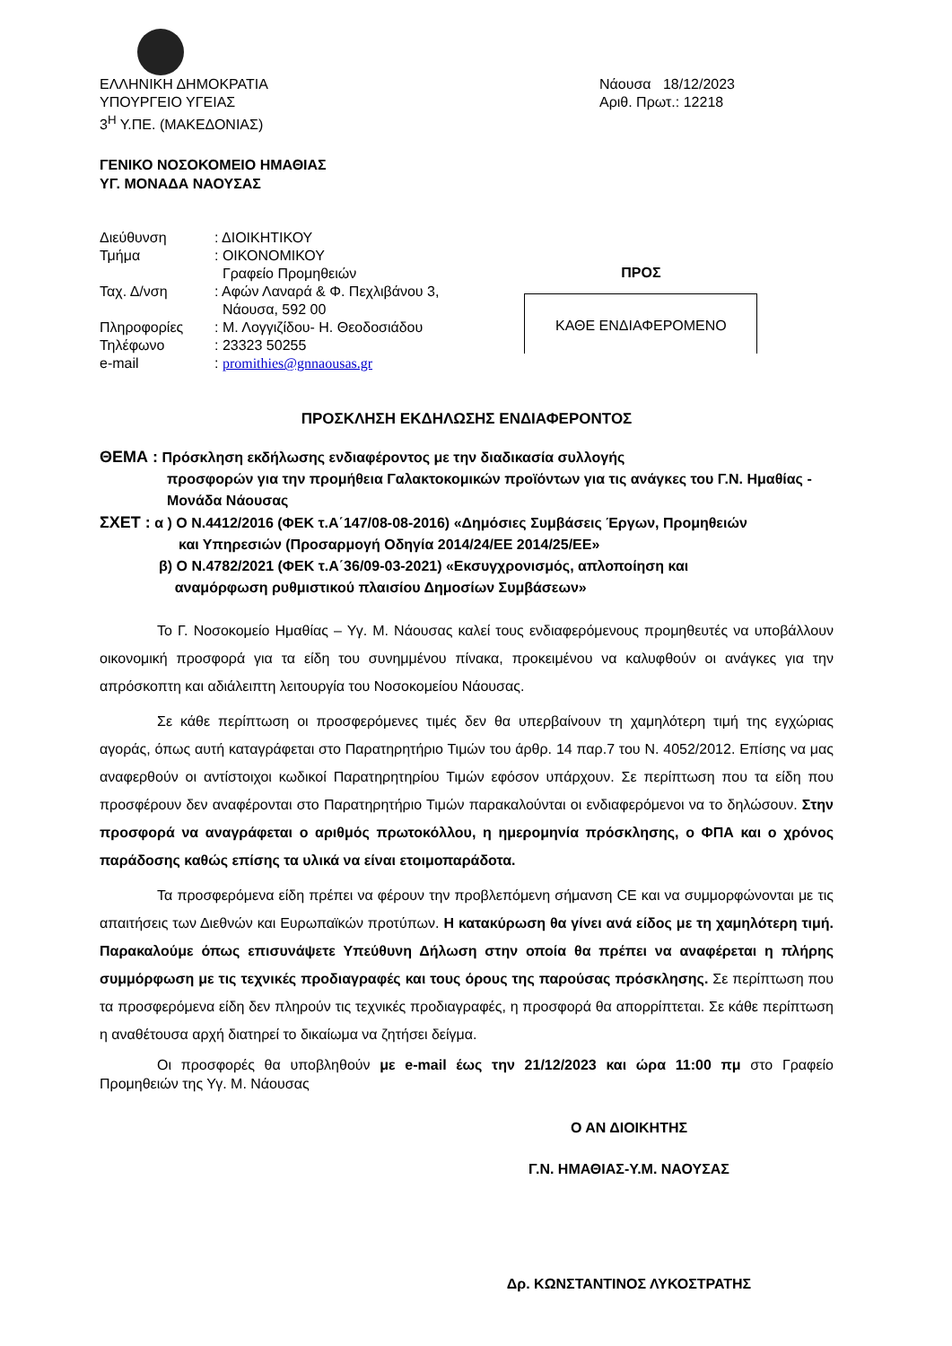ΕΛΛΗΝΙΚΗ ΔΗΜΟΚΡΑΤΙΑ
ΥΠΟΥΡΓΕΙΟ ΥΓΕΙΑΣ
3<sup>Η</sup> Υ.ΠΕ. (ΜΑΚΕΔΟΝΙΑΣ)
Νάουσα 18/12/2023
Αριθ. Πρωτ.: 12218
ΓΕΝΙΚΟ ΝΟΣΟΚΟΜΕΙΟ ΗΜΑΘΙΑΣ
ΥΓ. ΜΟΝΑΔΑ ΝΑΟΥΣΑΣ
| Διεύθυνση | : ΔΙΟΙΚΗΤΙΚΟΥ |
| Τμήμα | : ΟΙΚΟΝΟΜΙΚΟΥ Γραφείο Προμηθειών |
| Ταχ. Δ/νση | : Αφών Λαναρά & Φ. Πεχλιβάνου 3, Νάουσα, 592 00 |
| Πληροφορίες | : Μ. Λογγιζίδου- Η. Θεοδοσιάδου |
| Τηλέφωνο | : 23323 50255 |
| e-mail | : promithies@gnnaousas.gr |
ΠΡΟΣ
ΚΑΘΕ ΕΝΔΙΑΦΕΡΟΜΕΝΟ
ΠΡΟΣΚΛΗΣΗ ΕΚΔΗΛΩΣΗΣ ΕΝΔΙΑΦΕΡΟΝΤΟΣ
ΘΕΜΑ : Πρόσκληση εκδήλωσης ενδιαφέροντος με την διαδικασία συλλογής
προσφορών για την προμήθεια Γαλακτοκομικών προϊόντων για τις ανάγκες του Γ.Ν. Ημαθίας - Μονάδα Νάουσας
ΣΧΕΤ : α ) Ο Ν.4412/2016 (ΦΕΚ τ.Α΄147/08-08-2016) «Δημόσιες Συμβάσεις Έργων, Προμηθειών
και Υπηρεσιών (Προσαρμογή Οδηγία 2014/24/ΕΕ 2014/25/ΕΕ»
β) Ο Ν.4782/2021 (ΦΕΚ τ.Α΄36/09-03-2021) «Εκσυγχρονισμός, απλοποίηση και
αναμόρφωση ρυθμιστικού πλαισίου Δημοσίων Συμβάσεων»
Το Γ. Νοσοκομείο Ημαθίας – Υγ. Μ. Νάουσας καλεί τους ενδιαφερόμενους προμηθευτές να υποβάλλουν οικονομική προσφορά για τα είδη του συνημμένου πίνακα, προκειμένου να καλυφθούν οι ανάγκες για την απρόσκοπτη και αδιάλειπτη λειτουργία του Νοσοκομείου Νάουσας.
Σε κάθε περίπτωση οι προσφερόμενες τιμές δεν θα υπερβαίνουν τη χαμηλότερη τιμή της εγχώριας αγοράς, όπως αυτή καταγράφεται στο Παρατηρητήριο Τιμών του άρθρ. 14 παρ.7 του Ν. 4052/2012. Επίσης να μας αναφερθούν οι αντίστοιχοι κωδικοί Παρατηρητηρίου Τιμών εφόσον υπάρχουν. Σε περίπτωση που τα είδη που προσφέρουν δεν αναφέρονται στο Παρατηρητήριο Τιμών παρακαλούνται οι ενδιαφερόμενοι να το δηλώσουν. Στην προσφορά να αναγράφεται ο αριθμός πρωτοκόλλου, η ημερομηνία πρόσκλησης, ο ΦΠΑ και ο χρόνος παράδοσης καθώς επίσης τα υλικά να είναι ετοιμοπαράδοτα.
Τα προσφερόμενα είδη πρέπει να φέρουν την προβλεπόμενη σήμανση CE και να συμμορφώνονται με τις απαιτήσεις των Διεθνών και Ευρωπαϊκών προτύπων. Η κατακύρωση θα γίνει ανά είδος με τη χαμηλότερη τιμή. Παρακαλούμε όπως επισυνάψετε Υπεύθυνη Δήλωση στην οποία θα πρέπει να αναφέρεται η πλήρης συμμόρφωση με τις τεχνικές προδιαγραφές και τους όρους της παρούσας πρόσκλησης. Σε περίπτωση που τα προσφερόμενα είδη δεν πληρούν τις τεχνικές προδιαγραφές, η προσφορά θα απορρίπτεται. Σε κάθε περίπτωση η αναθέτουσα αρχή διατηρεί το δικαίωμα να ζητήσει δείγμα.
Οι προσφορές θα υποβληθούν με e-mail έως την 21/12/2023 και ώρα 11:00 πμ στο Γραφείο Προμηθειών της Υγ. Μ. Νάουσας
Ο ΑΝ ΔΙΟΙΚΗΤΗΣ
Γ.Ν. ΗΜΑΘΙΑΣ-Υ.Μ. ΝΑΟΥΣΑΣ
Δρ. ΚΩΝΣΤΑΝΤΙΝΟΣ ΛΥΚΟΣΤΡΑΤΗΣ